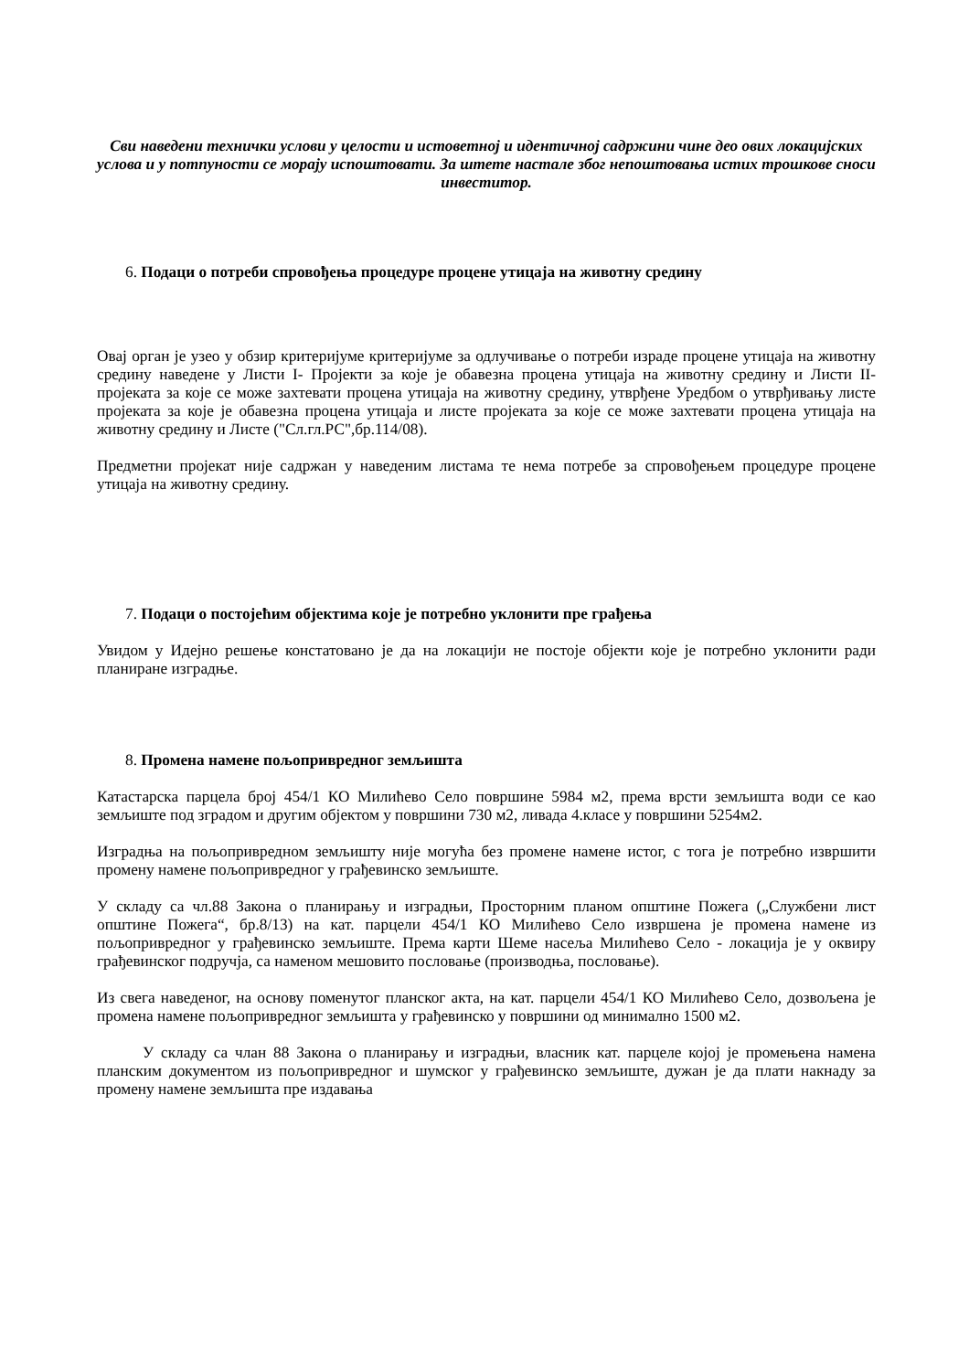Сви наведени технички услови у целости и истоветној и идентичној садржини чине део ових локацијских услова и у потпуности се морају испоштовати. За штете настале због непоштовања истих трошкове сноси инвеститор.
6. Подаци о потреби спровођења процедуре процене утицаја на животну средину
Овај орган је узео у обзир критеријуме критеријуме за одлучивање о потреби израде процене утицаја на животну средину наведене у Листи I- Пројекти за које је обавезна процена утицаја на животну средину и Листи II- пројеката за које се може захтевати процена утицаја на животну средину, утврђене Уредбом о утврђивању листе пројеката за које је обавезна процена утицаја и листе пројеката за које се може захтевати процена утицаја на животну средину и Листе ("Сл.гл.РС",бр.114/08).
Предметни пројекат није садржан у наведеним листама те нема потребе за спровођењем процедуре процене утицаја на животну средину.
7. Подаци о постојећим објектима које је потребно уклонити пре грађења
Увидом у Идејно решење констатовано је да на локацији не постоје објекти које је потребно уклонити ради планиране изградње.
8. Промена намене пољопривредног земљишта
Катастарска парцела број 454/1 КО Милићево Село површине 5984 м2, према врсти земљишта води се као земљиште под зградом и другим објектом у површини 730 м2, ливада 4.класе у површини 5254м2.
Изградња на пољопривредном земљишту није могућа без промене намене истог, с тога је потребно извршити промену намене пољопривредног у грађевинско земљиште.
У складу са чл.88 Закона о планирању и изградњи, Просторним планом општине Пожега („Службени лист општине Пожега“, бр.8/13) на кат. парцели 454/1 КО Милићево Село извршена је промена намене из пољопривредног у грађевинско земљиште. Према карти Шеме насеља Милићево Село - локација је у оквиру грађевинског подручја, са наменом мешовито пословање (производња, пословање).
Из свега наведеног, на основу поменутог планског акта, на кат. парцели 454/1 КО Милићево Село, дозвољена је промена намене пољопривредног земљишта у грађевинско у површини од минимално 1500 м2.
У складу са члан 88 Закона о планирању и изградњи, власник кат. парцеле којој је промењена намена планским документом из пољопривредног и шумског у грађевинско земљиште, дужан је да плати накнаду за промену намене земљишта пре издавања